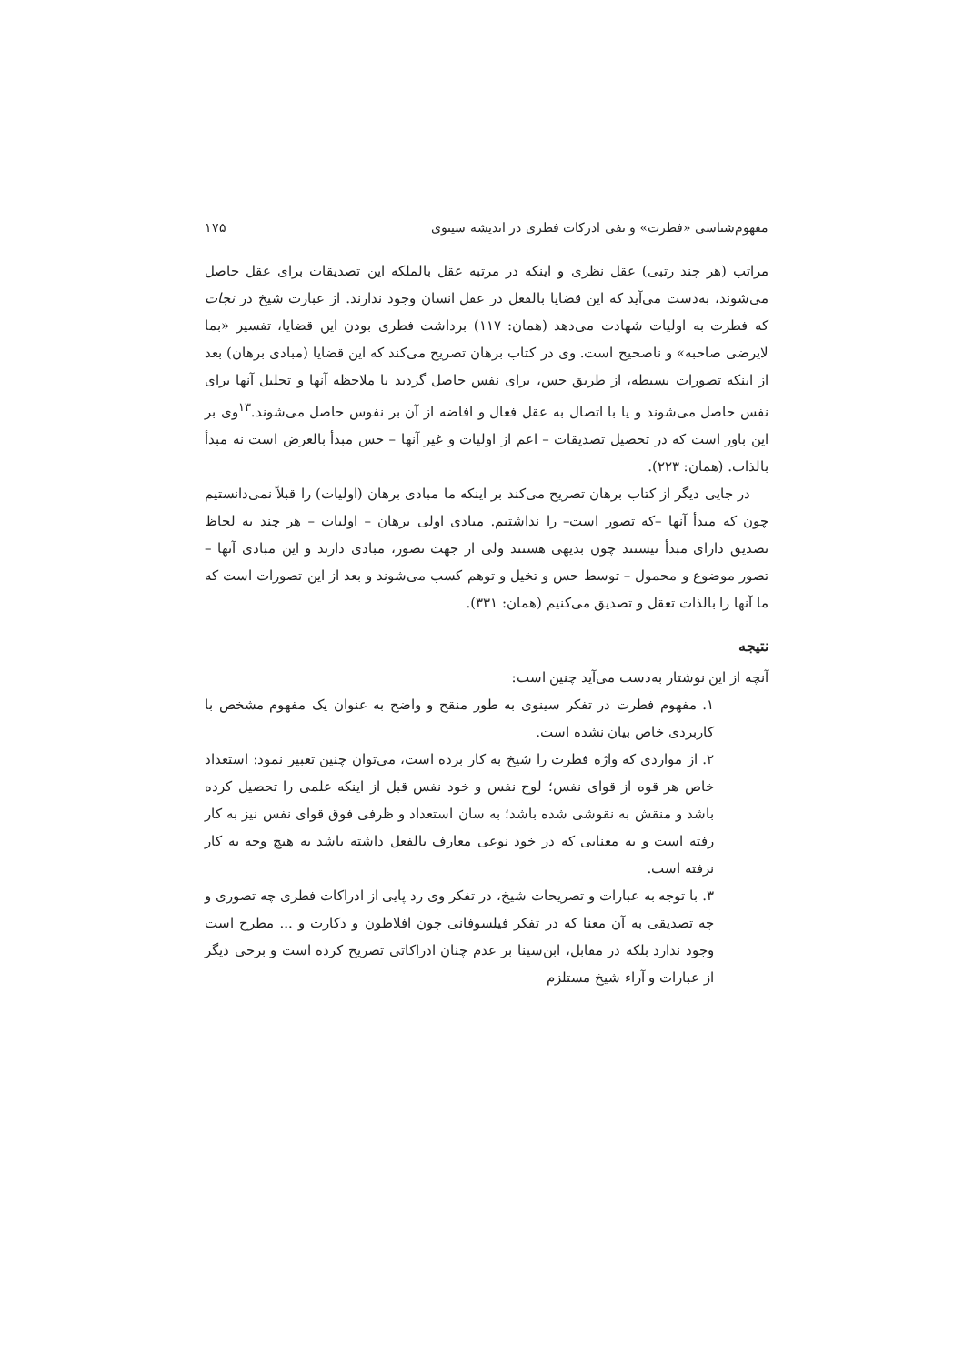مفهوم‌شناسی «فطرت» و نفی ادرکات فطری در اندیشه سینوی ۱۷۵
مراتب (هر چند رتبی) عقل نظری و اینکه در مرتبه عقل بالملکه این تصدیقات برای عقل حاصل می‌شوند، به‌دست می‌آید که این قضایا بالفعل در عقل انسان وجود ندارند. از عبارت شیخ در نجات که فطرت به اولیات شهادت می‌دهد (همان: ۱۱۷) برداشت فطری بودن این قضایا، تفسیر «بما لایرضی صاحبه» و ناصحیح است. وی در کتاب برهان تصریح می‌کند که این قضایا (مبادی برهان) بعد از اینکه تصورات بسیطه، از طریق حس، برای نفس حاصل گردید با ملاحظه آنها و تحلیل آنها برای نفس حاصل می‌شوند و یا با اتصال به عقل فعال و افاضه از آن بر نفوس حاصل می‌شوند.<sup>۱۳</sup>وی بر این باور است که در تحصیل تصدیقات – اعم از اولیات و غیر آنها – حس مبدأ بالعرض است نه مبدأ بالذات. (همان: ۲۲۳).
در جایی دیگر از کتاب برهان تصریح می‌کند بر اینکه ما مبادی برهان (اولیات) را قبلاً نمی‌دانستیم چون که مبدأ آنها –که تصور است– را نداشتیم. مبادی اولی برهان – اولیات – هر چند به لحاظ تصدیق دارای مبدأ نیستند چون بدیهی هستند ولی از جهت تصور، مبادی دارند و این مبادی آنها – تصور موضوع و محمول – توسط حس و تخیل و توهم کسب می‌شوند و بعد از این تصورات است که ما آنها را بالذات تعقل و تصدیق می‌کنیم (همان: ۳۳۱).
نتیجه
آنچه از این نوشتار به‌دست می‌آید چنین است:
۱. مفهوم فطرت در تفکر سینوی به طور منقح و واضح به عنوان یک مفهوم مشخص با کاربردی خاص بیان نشده است.
۲. از مواردی که واژه فطرت را شیخ به کار برده است، می‌توان چنین تعبیر نمود: استعداد خاص هر قوه از قوای نفس؛ لوح نفس و خود نفس قبل از اینکه علمی را تحصیل کرده باشد و منقش به نقوشی شده باشد؛ به سان استعداد و ظرفی فوق قوای نفس نیز به کار رفته است و به معنایی که در خود نوعی معارف بالفعل داشته باشد به هیچ وجه به کار نرفته است.
۳. با توجه به عبارات و تصریحات شیخ، در تفکر وی رد پایی از ادراکات فطری چه تصوری و چه تصدیقی به آن معنا که در تفکر فیلسوفانی چون افلاطون و دکارت و ... مطرح است وجود ندارد بلکه در مقابل، ابن‌سینا بر عدم چنان ادراکاتی تصریح کرده است و برخی دیگر از عبارات و آراء شیخ مستلزم